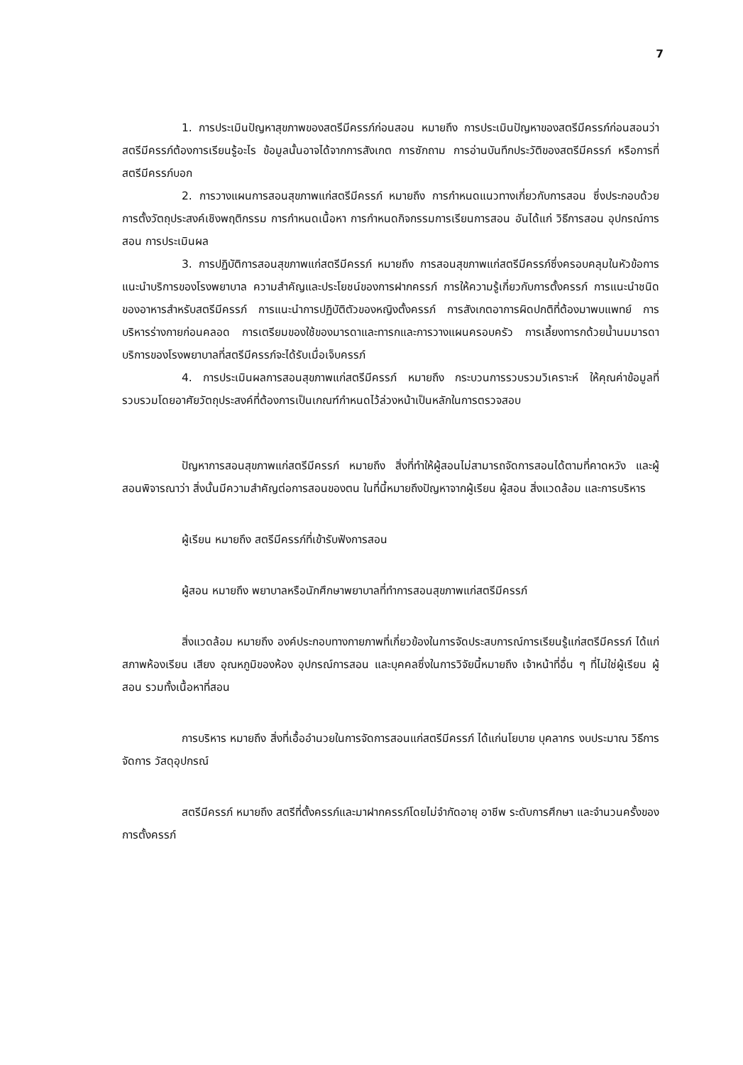7
1. การประเมินปัญหาสุขภาพของสตรีมีครรภ์ก่อนสอน หมายถึง การประเมินปัญหาของสตรีมีครรภ์ก่อนสอนว่าสตรีมีครรภ์ต้องการเรียนรู้อะไร ข้อมูลนั้นอาจได้จากการสังเกต การซักถาม การอ่านบันทึกประวัติของสตรีมีครรภ์ หรือการที่สตรีมีครรภ์บอก
2. การวางแผนการสอนสุขภาพแก่สตรีมีครรภ์ หมายถึง การกำหนดแนวทางเกี่ยวกับการสอน ซึ่งประกอบด้วยการตั้งวัตถุประสงค์เชิงพฤติกรรม การกำหนดเนื้อหา การกำหนดกิจกรรมการเรียนการสอน อันได้แก่ วิธีการสอน อุปกรณ์การสอน การประเมินผล
3. การปฏิบัติการสอนสุขภาพแก่สตรีมีครรภ์ หมายถึง การสอนสุขภาพแก่สตรีมีครรภ์ซึ่งครอบคลุมในหัวข้อการแนะนำบริการของโรงพยาบาล ความสำคัญและประโยชน์ของการฝากครรภ์ การให้ความรู้เกี่ยวกับการตั้งครรภ์ การแนะนำชนิดของอาหารสำหรับสตรีมีครรภ์ การแนะนำการปฏิบัติตัวของหญิงตั้งครรภ์ การสังเกตอาการผิดปกติที่ต้องมาพบแพทย์ การบริหารร่างกายก่อนคลอด การเตรียมของใช้ของมารดาและทารกและการวางแผนครอบครัว การเลี้ยงทารกด้วยน้ำนมมารดา บริการของโรงพยาบาลที่สตรีมีครรภ์จะได้รับเมื่อเจ็บครรภ์
4. การประเมินผลการสอนสุขภาพแก่สตรีมีครรภ์ หมายถึง กระบวนการรวบรวมวิเคราะห์ ให้คุณค่าข้อมูลที่รวบรวมโดยอาศัยวัตถุประสงค์ที่ต้องการเป็นเกณฑ์กำหนดไว้ล่วงหน้าเป็นหลักในการตรวจสอบ
ปัญหาการสอนสุขภาพแก่สตรีมีครรภ์ หมายถึง สิ่งที่ทำให้ผู้สอนไม่สามารถจัดการสอนได้ตามที่คาดหวัง และผู้สอนพิจารณาว่า สิ่งนั้นมีความสำคัญต่อการสอนของตน ในที่นี้หมายถึงปัญหาจากผู้เรียน ผู้สอน สิ่งแวดล้อม และการบริหาร
ผู้เรียน หมายถึง สตรีมีครรภ์ที่เข้ารับฟังการสอน
ผู้สอน หมายถึง พยาบาลหรือนักศึกษาพยาบาลที่ทำการสอนสุขภาพแก่สตรีมีครรภ์
สิ่งแวดล้อม หมายถึง องค์ประกอบทางกายภาพที่เกี่ยวข้องในการจัดประสบการณ์การเรียนรู้แก่สตรีมีครรภ์ ได้แก่ สภาพห้องเรียน เสียง อุณหภูมิของห้อง อุปกรณ์การสอน และบุคคลซึ่งในการวิจัยนี้หมายถึง เจ้าหน้าที่อื่น ๆ ที่ไม่ใช่ผู้เรียน ผู้สอน รวมทั้งเนื้อหาที่สอน
การบริหาร หมายถึง สิ่งที่เอื้ออำนวยในการจัดการสอนแก่สตรีมีครรภ์ ได้แก่นโยบาย บุคลากร งบประมาณ วิธีการจัดการ วัสดุอุปกรณ์
สตรีมีครรภ์ หมายถึง สตรีที่ตั้งครรภ์และมาฝากครรภ์โดยไม่จำกัดอายุ อาชีพ ระดับการศึกษา และจำนวนครั้งของการตั้งครรภ์